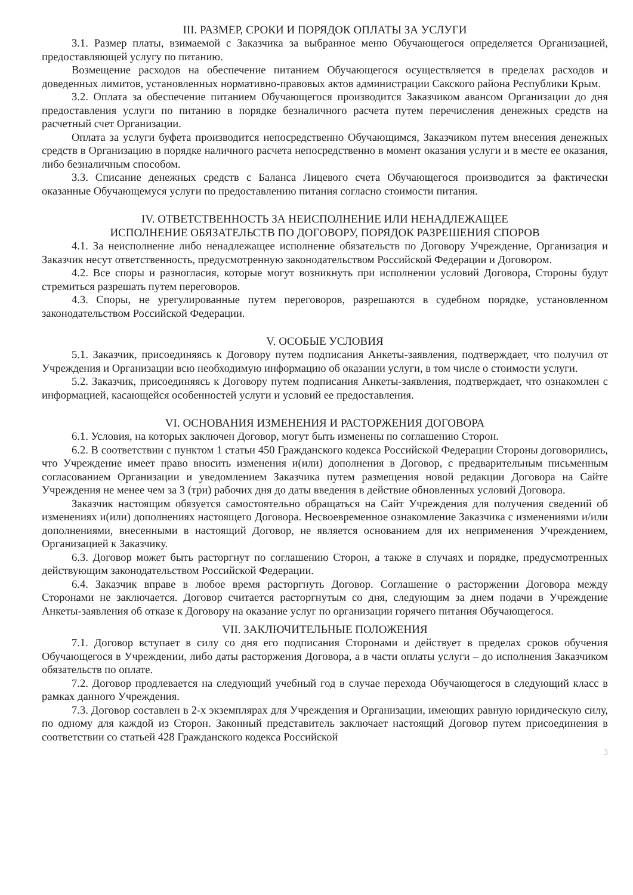III. РАЗМЕР, СРОКИ И ПОРЯДОК ОПЛАТЫ ЗА УСЛУГИ
3.1. Размер платы, взимаемой с Заказчика за выбранное меню Обучающегося определяется Организацией, предоставляющей услугу по питанию.
Возмещение расходов на обеспечение питанием Обучающегося осуществляется в пределах расходов и доведенных лимитов, установленных нормативно-правовых актов администрации Сакского района Республики Крым.
3.2. Оплата за обеспечение питанием Обучающегося производится Заказчиком авансом Организации до дня предоставления услуги по питанию в порядке безналичного расчета путем перечисления денежных средств на расчетный счет Организации.
Оплата за услуги буфета производится непосредственно Обучающимся, Заказчиком путем внесения денежных средств в Организацию в порядке наличного расчета непосредственно в момент оказания услуги и в месте ее оказания, либо безналичным способом.
3.3. Списание денежных средств с Баланса Лицевого счета Обучающегося производится за фактически оказанные Обучающемуся услуги по предоставлению питания согласно стоимости питания.
IV. ОТВЕТСТВЕННОСТЬ ЗА НЕИСПОЛНЕНИЕ ИЛИ НЕНАДЛЕЖАЩЕЕ
ИСПОЛНЕНИЕ ОБЯЗАТЕЛЬСТВ ПО ДОГОВОРУ, ПОРЯДОК РАЗРЕШЕНИЯ СПОРОВ
4.1. За неисполнение либо ненадлежащее исполнение обязательств по Договору Учреждение, Организация и Заказчик несут ответственность, предусмотренную законодательством Российской Федерации и Договором.
4.2. Все споры и разногласия, которые могут возникнуть при исполнении условий Договора, Стороны будут стремиться разрешать путем переговоров.
4.3. Споры, не урегулированные путем переговоров, разрешаются в судебном порядке, установленном законодательством Российской Федерации.
V. ОСОБЫЕ УСЛОВИЯ
5.1. Заказчик, присоединяясь к Договору путем подписания Анкеты-заявления, подтверждает, что получил от Учреждения и Организации всю необходимую информацию об оказании услуги, в том числе о стоимости услуги.
5.2. Заказчик, присоединяясь к Договору путем подписания Анкеты-заявления, подтверждает, что ознакомлен с информацией, касающейся особенностей услуги и условий ее предоставления.
VI. ОСНОВАНИЯ ИЗМЕНЕНИЯ И РАСТОРЖЕНИЯ ДОГОВОРА
6.1. Условия, на которых заключен Договор, могут быть изменены по соглашению Сторон.
6.2. В соответствии с пунктом 1 статьи 450 Гражданского кодекса Российской Федерации Стороны договорились, что Учреждение имеет право вносить изменения и(или) дополнения в Договор, с предварительным письменным согласованием Организации и уведомлением Заказчика путем размещения новой редакции Договора на Сайте Учреждения не менее чем за 3 (три) рабочих дня до даты введения в действие обновленных условий Договора.
Заказчик настоящим обязуется самостоятельно обращаться на Сайт Учреждения для получения сведений об изменениях и(или) дополнениях настоящего Договора. Несвоевременное ознакомление Заказчика с изменениями и/или дополнениями, внесенными в настоящий Договор, не является основанием для их неприменения Учреждением, Организацией к Заказчику.
6.3. Договор может быть расторгнут по соглашению Сторон, а также в случаях и порядке, предусмотренных действующим законодательством Российской Федерации.
6.4. Заказчик вправе в любое время расторгнуть Договор. Соглашение о расторжении Договора между Сторонами не заключается. Договор считается расторгнутым со дня, следующим за днем подачи в Учреждение Анкеты-заявления об отказе к Договору на оказание услуг по организации горячего питания Обучающегося.
VII. ЗАКЛЮЧИТЕЛЬНЫЕ ПОЛОЖЕНИЯ
7.1. Договор вступает в силу со дня его подписания Сторонами и действует в пределах сроков обучения Обучающегося в Учреждении, либо даты расторжения Договора, а в части оплаты услуги – до исполнения Заказчиком обязательств по оплате.
7.2. Договор продлевается на следующий учебный год в случае перехода Обучающегося в следующий класс в рамках данного Учреждения.
7.3. Договор составлен в 2-х экземплярах для Учреждения и Организации, имеющих равную юридическую силу, по одному для каждой из Сторон. Законный представитель заключает настоящий Договор путем присоединения в соответствии со статьей 428 Гражданского кодекса Российской
3